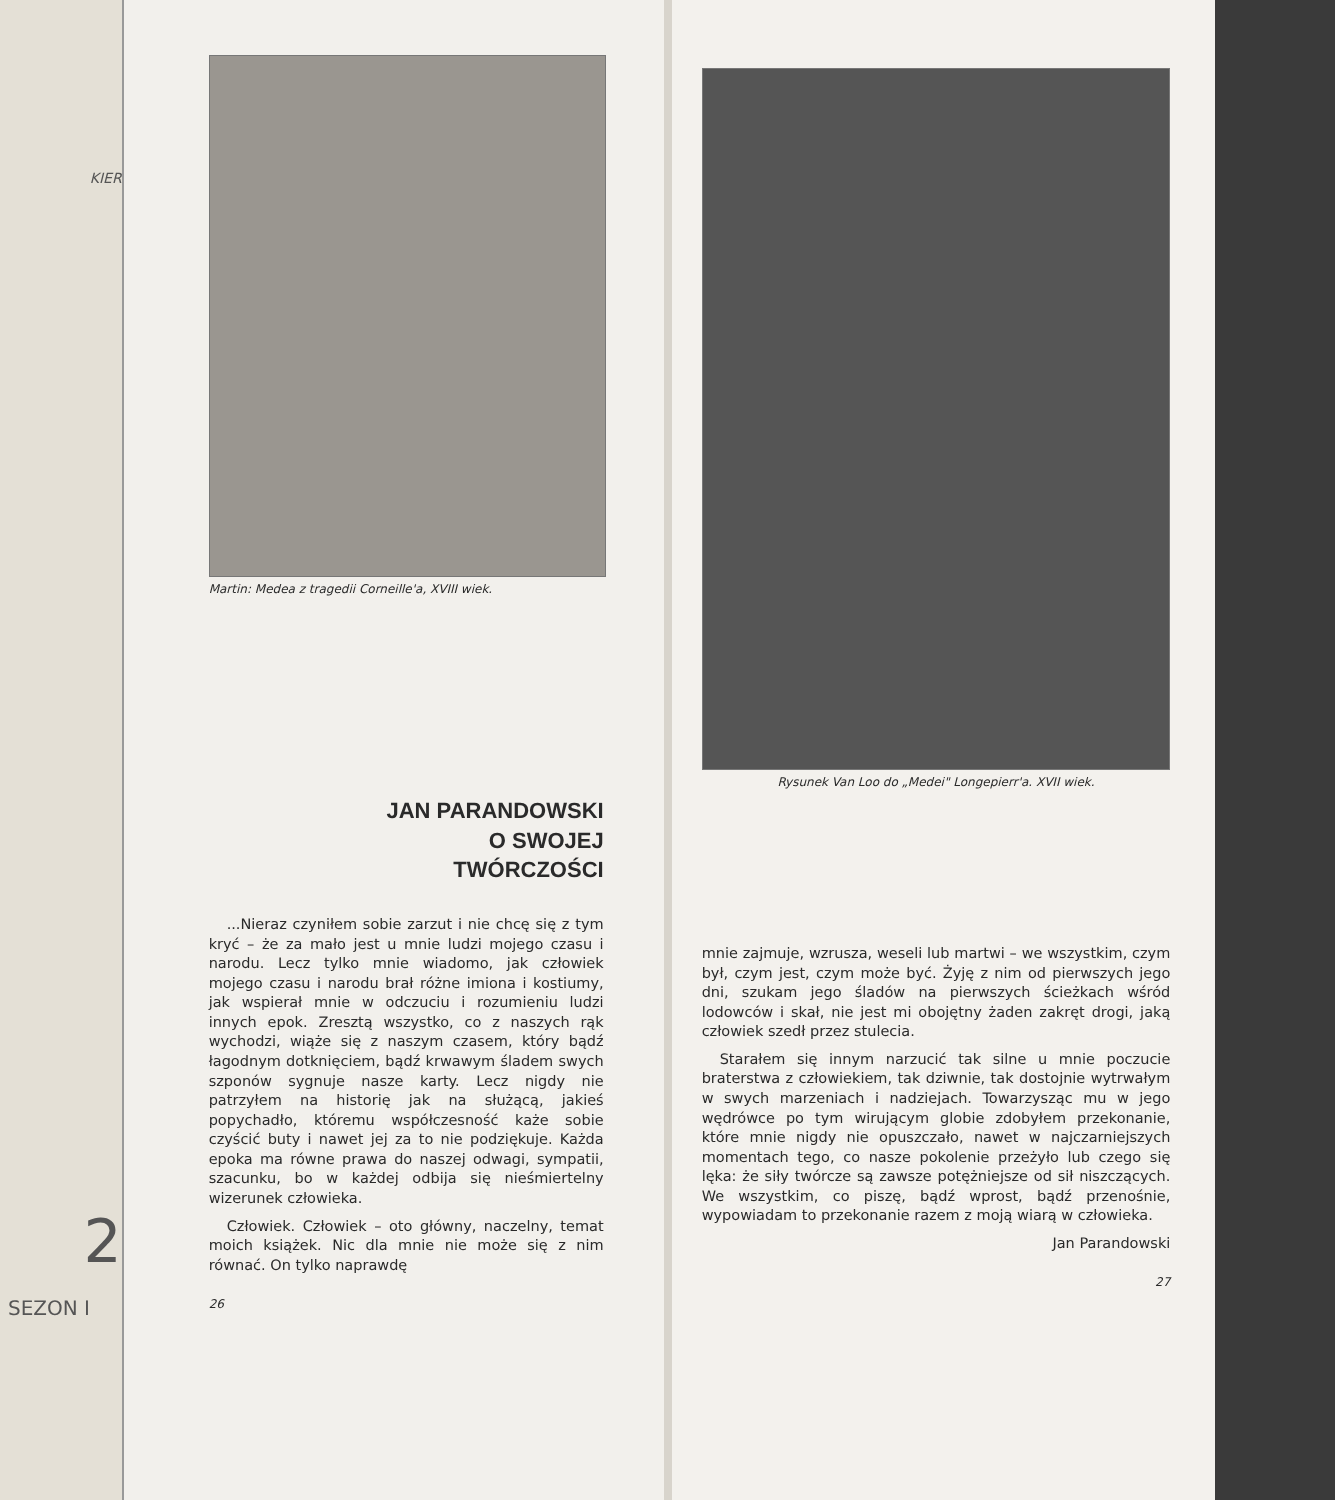KIER
2
SEZON I
Martin: Medea z tragedii Corneille'a, XVIII wiek.
JAN PARANDOWSKI
O SWOJEJ
TWÓRCZOŚCI
...Nieraz czyniłem sobie zarzut i nie chcę się z tym kryć – że za mało jest u mnie ludzi mojego czasu i narodu. Lecz tylko mnie wiadomo, jak człowiek mojego czasu i narodu brał różne imiona i kostiumy, jak wspierał mnie w odczuciu i rozumieniu ludzi innych epok. Zresztą wszystko, co z naszych rąk wychodzi, wiąże się z naszym czasem, który bądź łagodnym dotknięciem, bądź krwawym śladem swych szponów sygnuje nasze karty. Lecz nigdy nie patrzyłem na historię jak na służącą, jakieś popychadło, któremu współczesność każe sobie czyścić buty i nawet jej za to nie podziękuje. Każda epoka ma równe prawa do naszej odwagi, sympatii, szacunku, bo w każdej odbija się nieśmiertelny wizerunek człowieka.
Człowiek. Człowiek – oto główny, naczelny, temat moich książek. Nic dla mnie nie może się z nim równać. On tylko naprawdę
26
Rysunek Van Loo do „Medei" Longepierr'a. XVII wiek.
mnie zajmuje, wzrusza, weseli lub martwi – we wszystkim, czym był, czym jest, czym może być. Żyję z nim od pierwszych jego dni, szukam jego śladów na pierwszych ścieżkach wśród lodowców i skał, nie jest mi obojętny żaden zakręt drogi, jaką człowiek szedł przez stulecia.
Starałem się innym narzucić tak silne u mnie poczucie braterstwa z człowiekiem, tak dziwnie, tak dostojnie wytrwałym w swych marzeniach i nadziejach. Towarzysząc mu w jego wędrówce po tym wirującym globie zdobyłem przekonanie, które mnie nigdy nie opuszczało, nawet w najczarniejszych momentach tego, co nasze pokolenie przeżyło lub czego się lęka: że siły twórcze są zawsze potężniejsze od sił niszczących. We wszystkim, co piszę, bądź wprost, bądź przenośnie, wypowiadam to przekonanie razem z moją wiarą w człowieka.
Jan Parandowski
27